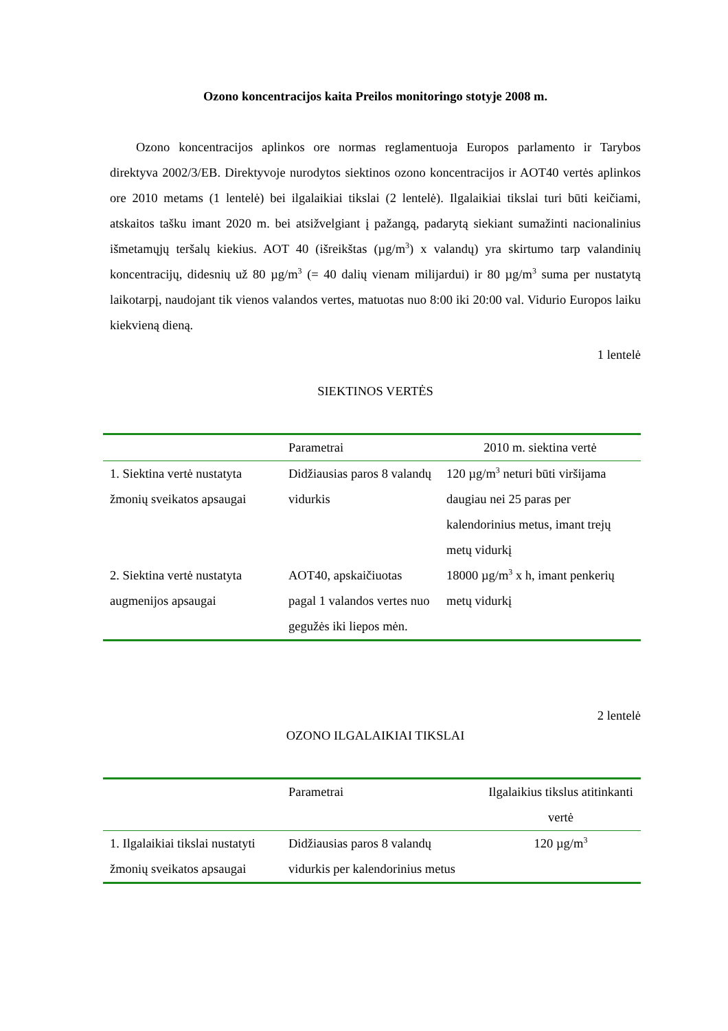Ozono koncentracijos kaita Preilos monitoringo stotyje 2008 m.
Ozono koncentracijos aplinkos ore normas reglamentuoja Europos parlamento ir Tarybos direktyva 2002/3/EB. Direktyvoje nurodytos siektinos ozono koncentracijos ir AOT40 vertės aplinkos ore 2010 metams (1 lentelė) bei ilgalaikiai tikslai (2 lentelė). Ilgalaikiai tikslai turi būti keičiami, atskaitos tašku imant 2020 m. bei atsižvelgiant į pažangą, padarytą siekiant sumažinti nacionalinius išmetamųjų teršalų kiekius. AOT 40 (išreikštas (µg/m<sup>3</sup>) x valandų) yra skirtumo tarp valandinių koncentracijų, didesnių už 80 µg/m<sup>3</sup> (= 40 dalių vienam milijardui) ir 80 µg/m<sup>3</sup> suma per nustatytą laikotarpį, naudojant tik vienos valandos vertes, matuotas nuo 8:00 iki 20:00 val. Vidurio Europos laiku kiekvieną dieną.
1 lentelė
SIEKTINOS VERTĖS
| | Parametrai | 2010 m. siektina vertė |
| --- | --- | --- |
| 1. Siektina vertė nustatyta žmonių sveikatos apsaugai | Didžiausias paros 8 valandų vidurkis | 120 µg/m<sup>3</sup> neturi būti viršijama daugiau nei 25 paras per kalendorinius metus, imant trejų metų vidurkį |
| 2. Siektina vertė nustatyta augmenijos apsaugai | AOT40, apskaičiuotas pagal 1 valandos vertes nuo gegužės iki liepos mėn. | 18000 µg/m<sup>3</sup> x h, imant penkerių metų vidurkį |
2 lentelė
OZONO ILGALAIKIAI TIKSLAI
| | Parametrai | Ilgalaikius tikslus atitinkanti vertė |
| --- | --- | --- |
| 1. Ilgalaikiai tikslai nustatyti žmonių sveikatos apsaugai | Didžiausias paros 8 valandų vidurkis per kalendorinius metus | 120 µg/m<sup>3</sup> |